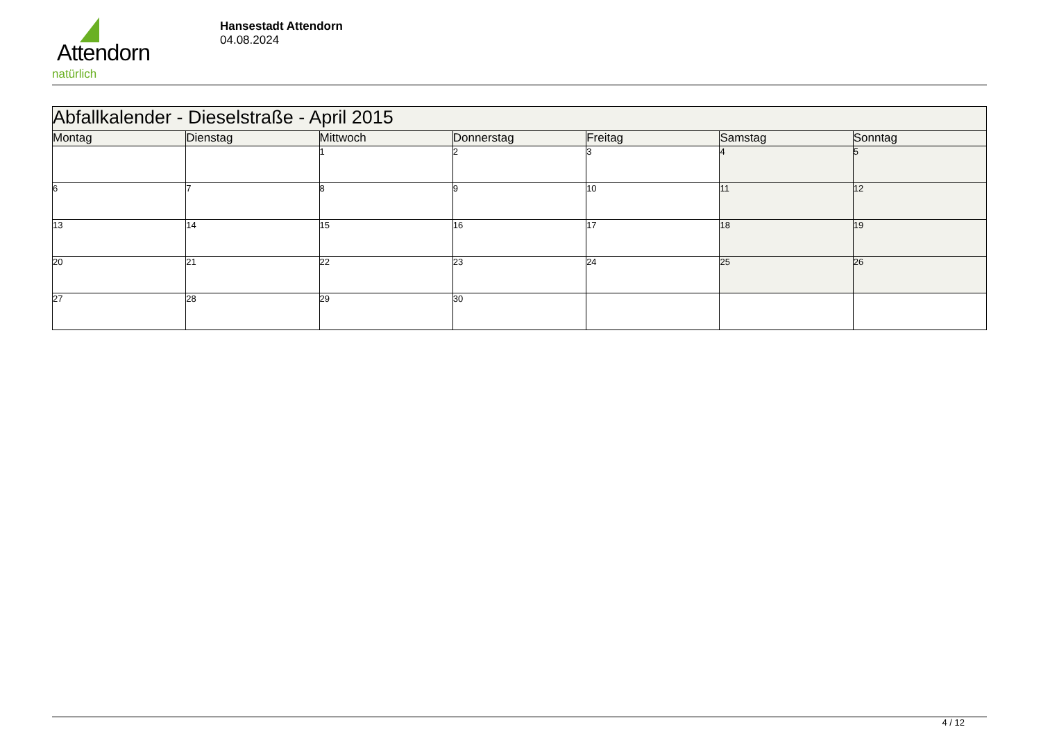Attendorn
natürlich
Hansestadt Attendorn
04.08.2024
| Abfallkalender - Dieselstraße - April 2015 | | | | | | |
| Montag | Dienstag | Mittwoch | Donnerstag | Freitag | Samstag | Sonntag |
| | | 1 | 2 | 3 | 4 | 5 |
| 6 | 7 | 8 | 9 | 10 | 11 | 12 |
| 13 | 14 | 15 | 16 | 17 | 18 | 19 |
| 20 | 21 | 22 | 23 | 24 | 25 | 26 |
| 27 | 28 | 29 | 30 | | | |
4 / 12